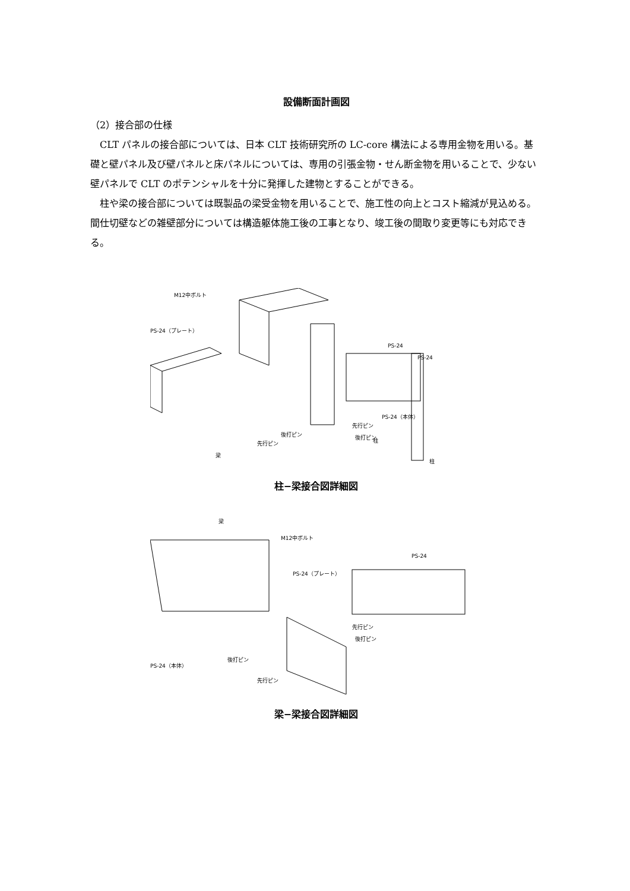設備断面計画図
（2）接合部の仕様
CLT パネルの接合部については、日本 CLT 技術研究所の LC-core 構法による専用金物を用いる。基礎と壁パネル及び壁パネルと床パネルについては、専用の引張金物・せん断金物を用いることで、少ない壁パネルで CLT のポテンシャルを十分に発揮した建物とすることができる。
柱や梁の接合部については既製品の梁受金物を用いることで、施工性の向上とコスト縮減が見込める。間仕切壁などの雑壁部分については構造躯体施工後の工事となり、竣工後の間取り変更等にも対応できる。
M12中ボルト
PS-24（プレート）
PS-24
PS-24
PS-24（本体）
先行ピン
後打ピン
後打ピン
先行ピン
柱
柱
梁
柱−梁接合図詳細図
梁
M12中ボルト
PS-24（プレート）
PS-24
先行ピン
後打ピン
PS-24（本体）
後打ピン
先行ピン
梁−梁接合図詳細図